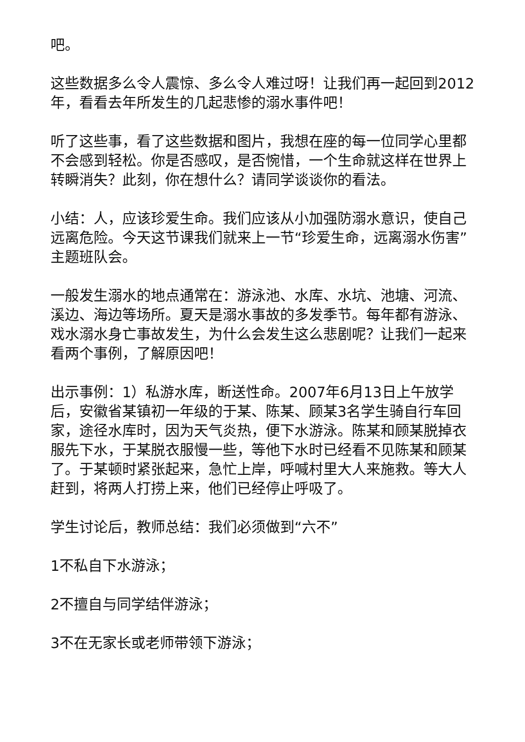吧。
这些数据多么令人震惊、多么令人难过呀！让我们再一起回到2012年，看看去年所发生的几起悲惨的溺水事件吧！
听了这些事，看了这些数据和图片，我想在座的每一位同学心里都不会感到轻松。你是否感叹，是否惋惜，一个生命就这样在世界上转瞬消失？此刻，你在想什么？请同学谈谈你的看法。
小结：人，应该珍爱生命。我们应该从小加强防溺水意识，使自己远离危险。今天这节课我们就来上一节“珍爱生命，远离溺水伤害”主题班队会。
一般发生溺水的地点通常在：游泳池、水库、水坑、池塘、河流、溪边、海边等场所。夏天是溺水事故的多发季节。每年都有游泳、戏水溺水身亡事故发生，为什么会发生这么悲剧呢？让我们一起来看两个事例，了解原因吧！
出示事例：1）私游水库，断送性命。2007年6月13日上午放学后，安徽省某镇初一年级的于某、陈某、顾某3名学生骑自行车回家，途径水库时，因为天气炎热，便下水游泳。陈某和顾某脱掉衣服先下水，于某脱衣服慢一些，等他下水时已经看不见陈某和顾某了。于某顿时紧张起来，急忙上岸，呼喊村里大人来施救。等大人赶到，将两人打捞上来，他们已经停止呼吸了。
学生讨论后，教师总结：我们必须做到“六不”
1不私自下水游泳；
2不擅自与同学结伴游泳；
3不在无家长或老师带领下游泳；